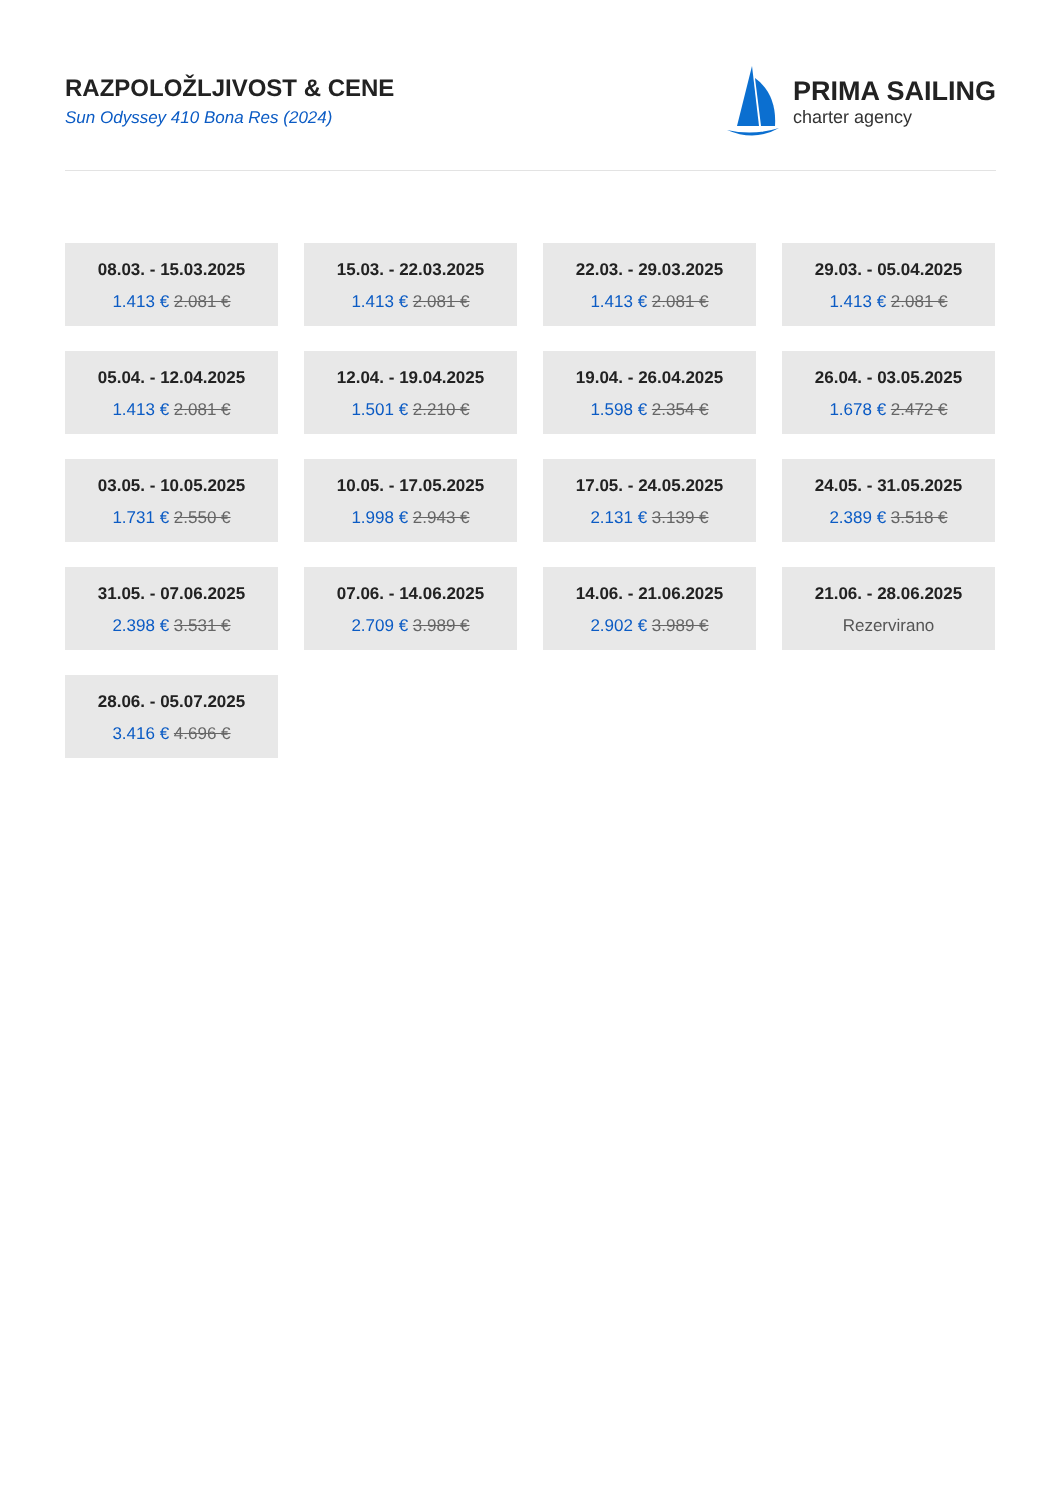RAZPOLOŽLJIVOST & CENE
Sun Odyssey 410 Bona Res (2024)
PRIMA SAILING
charter agency
08.03. - 15.03.2025
1.413 € 2.081 €
15.03. - 22.03.2025
1.413 € 2.081 €
22.03. - 29.03.2025
1.413 € 2.081 €
29.03. - 05.04.2025
1.413 € 2.081 €
05.04. - 12.04.2025
1.413 € 2.081 €
12.04. - 19.04.2025
1.501 € 2.210 €
19.04. - 26.04.2025
1.598 € 2.354 €
26.04. - 03.05.2025
1.678 € 2.472 €
03.05. - 10.05.2025
1.731 € 2.550 €
10.05. - 17.05.2025
1.998 € 2.943 €
17.05. - 24.05.2025
2.131 € 3.139 €
24.05. - 31.05.2025
2.389 € 3.518 €
31.05. - 07.06.2025
2.398 € 3.531 €
07.06. - 14.06.2025
2.709 € 3.989 €
14.06. - 21.06.2025
2.902 € 3.989 €
21.06. - 28.06.2025
Rezervirano
28.06. - 05.07.2025
3.416 € 4.696 €